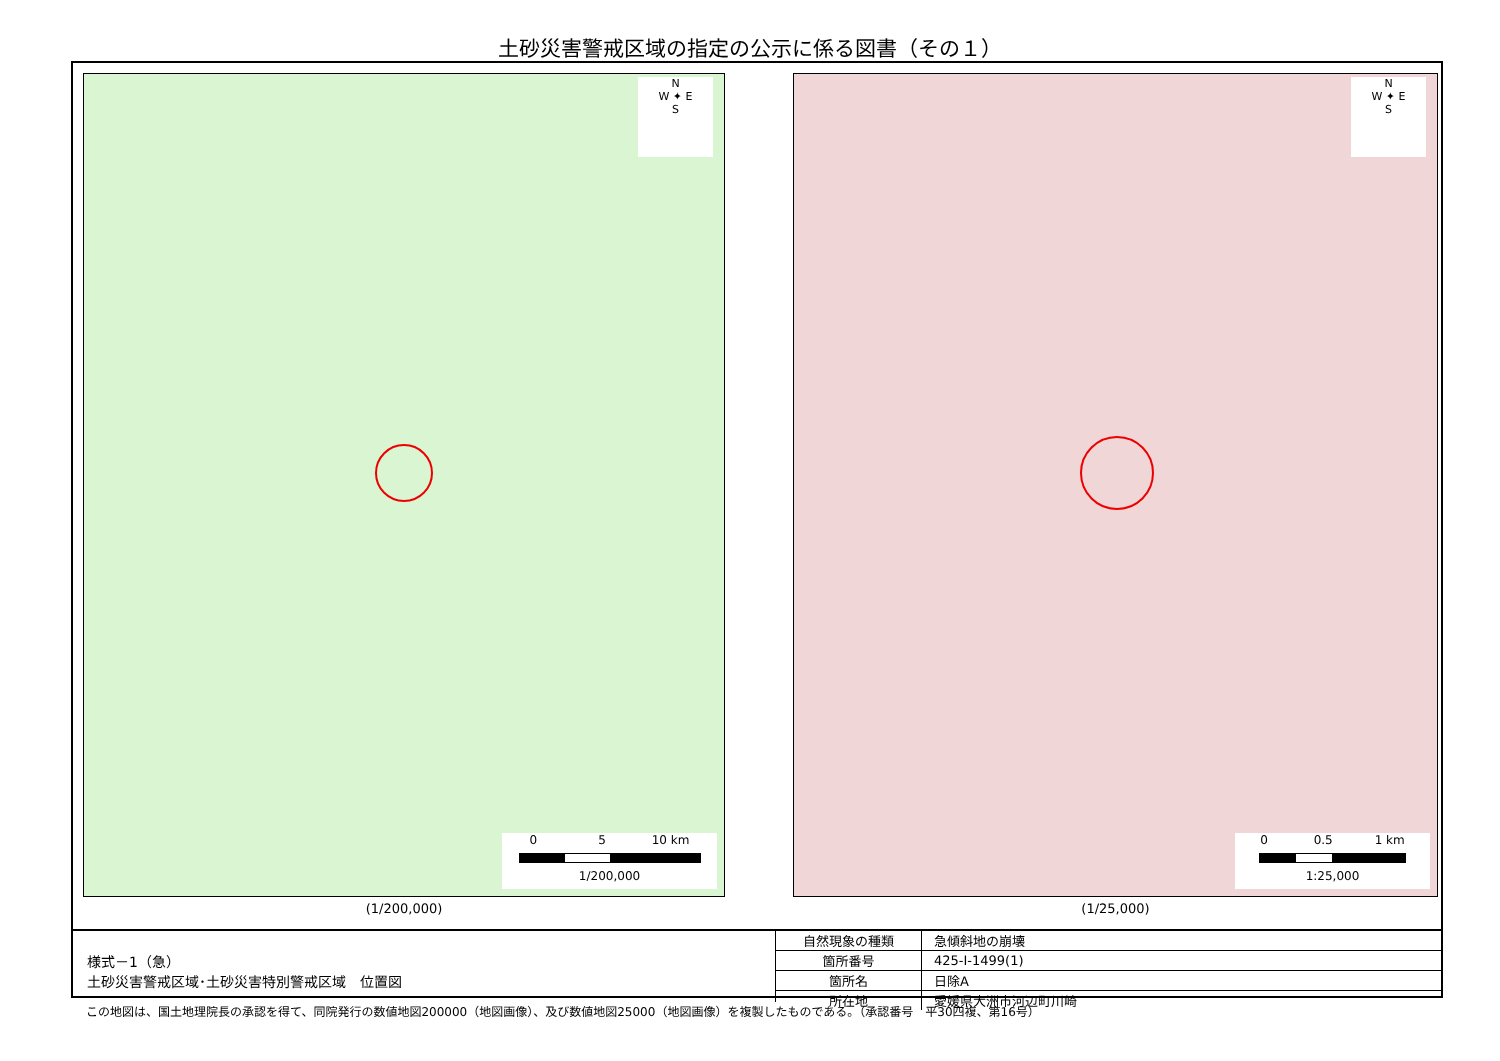土砂災害警戒区域の指定の公示に係る図書（その１）
N
W ✦ E
S
0 5 10 km
1/200,000
(1/200,000)
N
W ✦ E
S
0 0.5 1 km
1:25,000
(1/25,000)
様式－1（急）
土砂災害警戒区域･土砂災害特別警戒区域　位置図
| 自然現象の種類 | 急傾斜地の崩壊 |
| 箇所番号 | 425-Ⅰ-1499(1) |
| 箇所名 | 日除A |
| 所在地 | 愛媛県大洲市河辺町川崎 |
この地図は、国土地理院長の承認を得て、同院発行の数値地図200000（地図画像）、及び数値地図25000（地図画像）を複製したものである。（承認番号　平30四複、第16号）